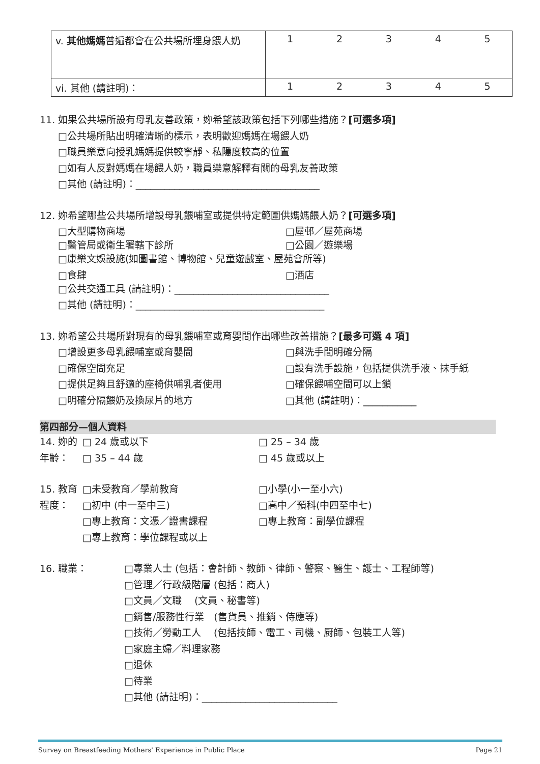| v. 其他媽媽 普遍都會在公共場所埋身餵人奶 | 1 | 2 | 3 | 4 | 5 |
| vi. 其他 (請註明)： | 1 | 2 | 3 | 4 | 5 |
11. 如果公共場所設有母乳友善政策，妳希望該政策包括下列哪些措施？[可選多項]
□公共場所貼出明確清晰的標示，表明歡迎媽媽在場餵人奶
□職員樂意向授乳媽媽提供較寧靜、私隱度較高的位置
□如有人反對媽媽在場餵人奶，職員樂意解釋有關的母乳友善政策
□其他 (請註明)：______________________________________
12. 妳希望哪些公共場所增設母乳餵哺室或提供特定範圍供媽媽餵人奶？[可選多項]
□大型購物商場 □屋邨／屋苑商場
□醫管局或衛生署轄下診所 □公園／遊樂場
□康樂文娛設施(如圖書館、博物館、兒童遊戲室、屋苑會所等)
□食肆 □酒店
□公共交通工具 (請註明)：________________________________
□其他 (請註明)：_______________________________________
13. 妳希望公共場所對現有的母乳餵哺室或育嬰間作出哪些改善措施？[最多可選 4 項]
□增設更多母乳餵哺室或育嬰間 □與洗手間明確分隔
□確保空間充足 □設有洗手設施，包括提供洗手液、抹手紙
□提供足夠且舒適的座椅供哺乳者使用 □確保餵哺空間可以上鎖
□明確分隔餵奶及換尿片的地方 □其他 (請註明)：___________
第四部分—個人資料
14. 妳的年齡： □ 24 歲或以下 □ 25 – 34 歲
□ 35 – 44 歲 □ 45 歲或以上
15. 教育程度： □未受教育／學前教育 □小學(小一至小六)
□初中 (中一至中三) □高中／預科(中四至中七)
□專上教育：文憑／證書課程 □專上教育：副學位課程
□專上教育：學位課程或以上
16. 職業：
□專業人士 (包括：會計師、教師、律師、警察、醫生、護士、工程師等)
□管理／行政級階層 (包括：商人)
□文員／文職　 (文員、秘書等)
□銷售/服務性行業　(售貨員、推銷、侍應等)
□技術／勞動工人　 (包括技師、電工、司機、厨師、包裝工人等)
□家庭主婦／料理家務
□退休
□待業
□其他 (請註明)：____________________________
Survey on Breastfeeding Mothers' Experience in Public Place Page 21